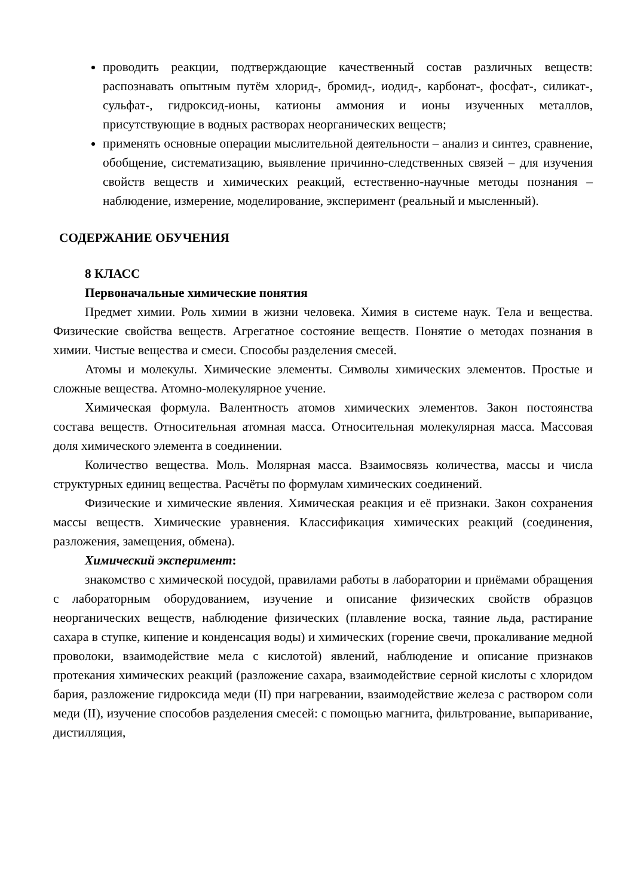проводить реакции, подтверждающие качественный состав различных веществ: распознавать опытным путём хлорид-, бромид-, иодид-, карбонат-, фосфат-, силикат-, сульфат-, гидроксид-ионы, катионы аммония и ионы изученных металлов, присутствующие в водных растворах неорганических веществ;
применять основные операции мыслительной деятельности – анализ и синтез, сравнение, обобщение, систематизацию, выявление причинно-следственных связей – для изучения свойств веществ и химических реакций, естественно-научные методы познания – наблюдение, измерение, моделирование, эксперимент (реальный и мысленный).
СОДЕРЖАНИЕ ОБУЧЕНИЯ
8 КЛАСС
Первоначальные химические понятия
Предмет химии. Роль химии в жизни человека. Химия в системе наук. Тела и вещества. Физические свойства веществ. Агрегатное состояние веществ. Понятие о методах познания в химии. Чистые вещества и смеси. Способы разделения смесей.
Атомы и молекулы. Химические элементы. Символы химических элементов. Простые и сложные вещества. Атомно-молекулярное учение.
Химическая формула. Валентность атомов химических элементов. Закон постоянства состава веществ. Относительная атомная масса. Относительная молекулярная масса. Массовая доля химического элемента в соединении.
Количество вещества. Моль. Молярная масса. Взаимосвязь количества, массы и числа структурных единиц вещества. Расчёты по формулам химических соединений.
Физические и химические явления. Химическая реакция и её признаки. Закон сохранения массы веществ. Химические уравнения. Классификация химических реакций (соединения, разложения, замещения, обмена).
Химический эксперимент:
знакомство с химической посудой, правилами работы в лаборатории и приёмами обращения с лабораторным оборудованием, изучение и описание физических свойств образцов неорганических веществ, наблюдение физических (плавление воска, таяние льда, растирание сахара в ступке, кипение и конденсация воды) и химических (горение свечи, прокаливание медной проволоки, взаимодействие мела с кислотой) явлений, наблюдение и описание признаков протекания химических реакций (разложение сахара, взаимодействие серной кислоты с хлоридом бария, разложение гидроксида меди (II) при нагревании, взаимодействие железа с раствором соли меди (II), изучение способов разделения смесей: с помощью магнита, фильтрование, выпаривание, дистилляция,